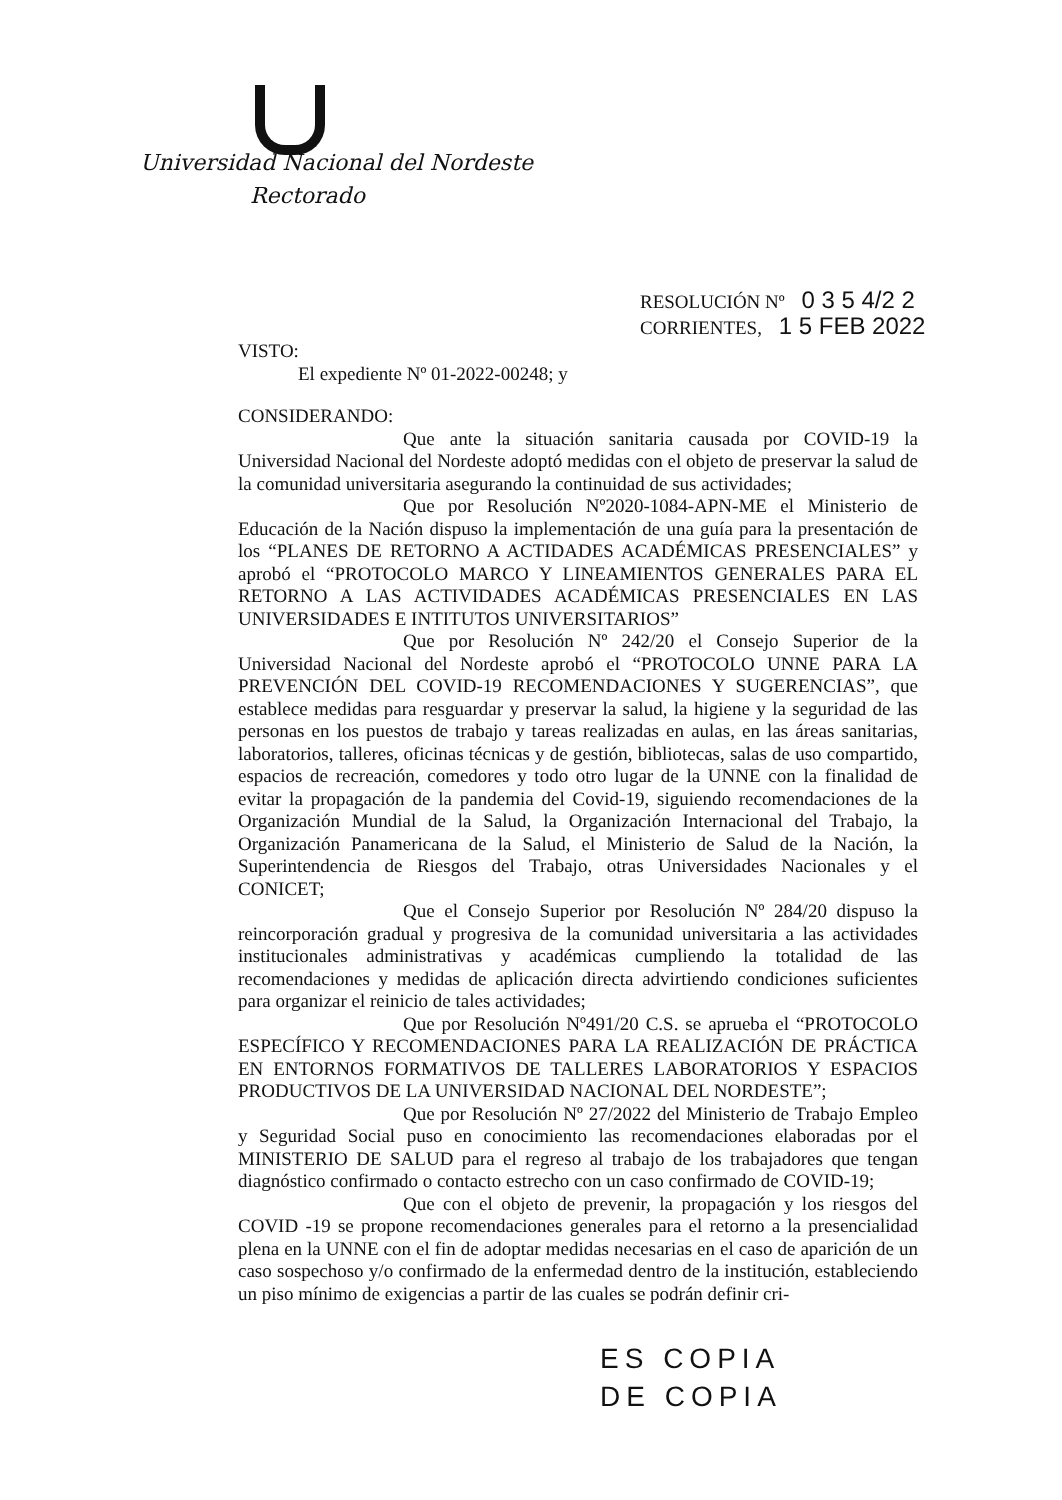Universidad Nacional del Nordeste
Rectorado
RESOLUCIÓN Nº 0 3 5 4/2 2
CORRIENTES, 1 5 FEB 2022
VISTO:
El expediente Nº 01-2022-00248; y
CONSIDERANDO:
Que ante la situación sanitaria causada por COVID-19 la Universidad Nacional del Nordeste adoptó medidas con el objeto de preservar la salud de la comunidad universitaria asegurando la continuidad de sus actividades;
Que por Resolución Nº2020-1084-APN-ME el Ministerio de Educación de la Nación dispuso la implementación de una guía para la presentación de los “PLANES DE RETORNO A ACTIDADES ACADÉMICAS PRESENCIALES” y aprobó el “PROTOCOLO MARCO Y LINEAMIENTOS GENERALES PARA EL RETORNO A LAS ACTIVIDADES ACADÉMICAS PRESENCIALES EN LAS UNIVERSIDADES E INTITUTOS UNIVERSITARIOS”
Que por Resolución Nº 242/20 el Consejo Superior de la Universidad Nacional del Nordeste aprobó el “PROTOCOLO UNNE PARA LA PREVENCIÓN DEL COVID-19 RECOMENDACIONES Y SUGERENCIAS”, que establece medidas para resguardar y preservar la salud, la higiene y la seguridad de las personas en los puestos de trabajo y tareas realizadas en aulas, en las áreas sanitarias, laboratorios, talleres, oficinas técnicas y de gestión, bibliotecas, salas de uso compartido, espacios de recreación, comedores y todo otro lugar de la UNNE con la finalidad de evitar la propagación de la pandemia del Covid-19, siguiendo recomendaciones de la Organización Mundial de la Salud, la Organización Internacional del Trabajo, la Organización Panamericana de la Salud, el Ministerio de Salud de la Nación, la Superintendencia de Riesgos del Trabajo, otras Universidades Nacionales y el CONICET;
Que el Consejo Superior por Resolución Nº 284/20 dispuso la reincorporación gradual y progresiva de la comunidad universitaria a las actividades institucionales administrativas y académicas cumpliendo la totalidad de las recomendaciones y medidas de aplicación directa advirtiendo condiciones suficientes para organizar el reinicio de tales actividades;
Que por Resolución Nº491/20 C.S. se aprueba el “PROTOCOLO ESPECÍFICO Y RECOMENDACIONES PARA LA REALIZACIÓN DE PRÁCTICA EN ENTORNOS FORMATIVOS DE TALLERES LABORATORIOS Y ESPACIOS PRODUCTIVOS DE LA UNIVERSIDAD NACIONAL DEL NORDESTE”;
Que por Resolución Nº 27/2022 del Ministerio de Trabajo Empleo y Seguridad Social puso en conocimiento las recomendaciones elaboradas por el MINISTERIO DE SALUD para el regreso al trabajo de los trabajadores que tengan diagnóstico confirmado o contacto estrecho con un caso confirmado de COVID-19;
Que con el objeto de prevenir, la propagación y los riesgos del COVID -19 se propone recomendaciones generales para el retorno a la presencialidad plena en la UNNE con el fin de adoptar medidas necesarias en el caso de aparición de un caso sospechoso y/o confirmado de la enfermedad dentro de la institución, estableciendo un piso mínimo de exigencias a partir de las cuales se podrán definir cri-
ES COPIA
DE COPIA